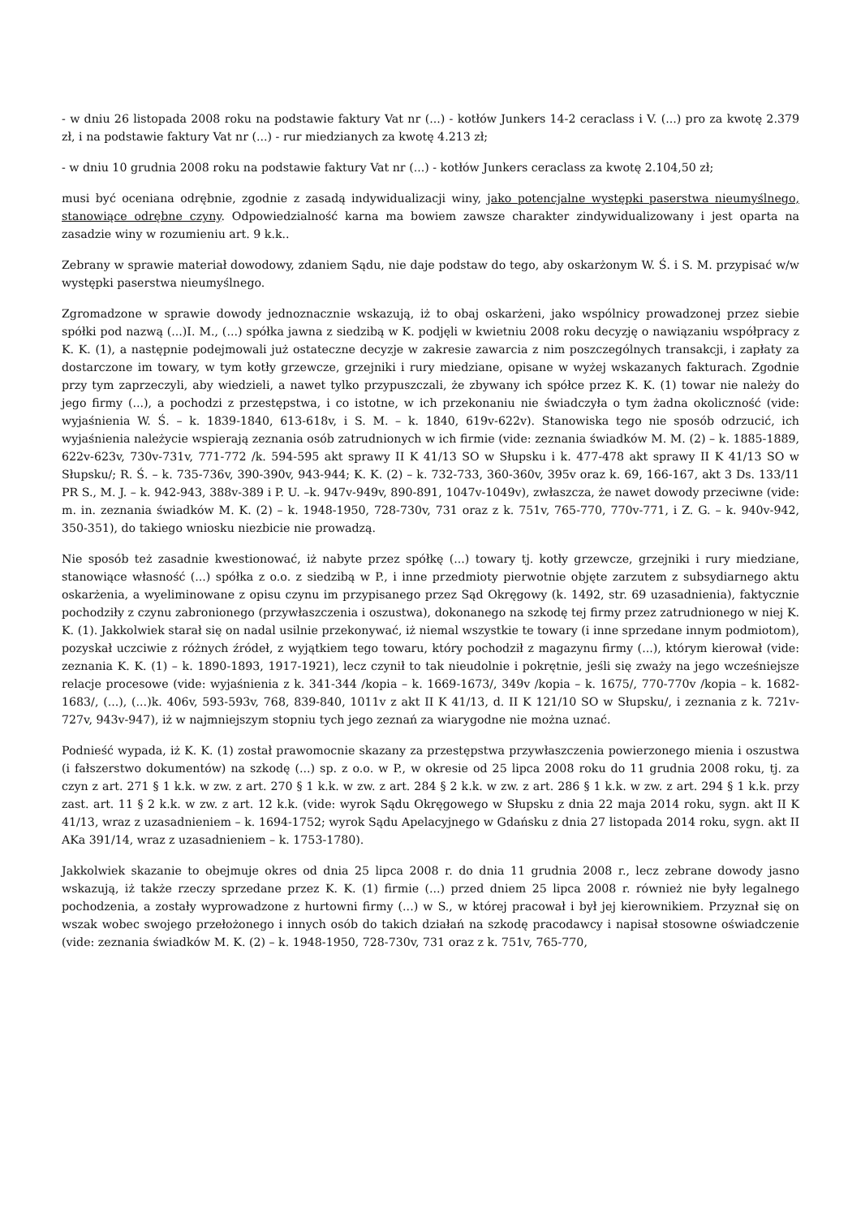- w dniu 26 listopada 2008 roku na podstawie faktury Vat nr (...) - kotłów Junkers 14-2 ceraclass i V. (...) pro za kwotę 2.379 zł, i na podstawie faktury Vat nr (...) - rur miedzianych za kwotę 4.213 zł;
- w dniu 10 grudnia 2008 roku na podstawie faktury Vat nr (...) - kotłów Junkers ceraclass za kwotę 2.104,50 zł;
musi być oceniana odrębnie, zgodnie z zasadą indywidualizacji winy, jako potencjalne występki paserstwa nieumyślnego, stanowiące odrębne czyny. Odpowiedzialność karna ma bowiem zawsze charakter zindywidualizowany i jest oparta na zasadzie winy w rozumieniu art. 9 k.k..
Zebrany w sprawie materiał dowodowy, zdaniem Sądu, nie daje podstaw do tego, aby oskarżonym W. Ś. i S. M. przypisać w/w występki paserstwa nieumyślnego.
Zgromadzone w sprawie dowody jednoznacznie wskazują, iż to obaj oskarżeni, jako wspólnicy prowadzonej przez siebie spółki pod nazwą (...)I. M., (...) spółka jawna z siedzibą w K. podjęli w kwietniu 2008 roku decyzję o nawiązaniu współpracy z K. K. (1), a następnie podejmowali już ostateczne decyzje w zakresie zawarcia z nim poszczególnych transakcji, i zapłaty za dostarczone im towary, w tym kotły grzewcze, grzejniki i rury miedziane, opisane w wyżej wskazanych fakturach. Zgodnie przy tym zaprzeczyli, aby wiedzieli, a nawet tylko przypuszczali, że zbywany ich spółce przez K. K. (1) towar nie należy do jego firmy (...), a pochodzi z przestępstwa, i co istotne, w ich przekonaniu nie świadczyła o tym żadna okoliczność (vide: wyjaśnienia W. Ś. – k. 1839-1840, 613-618v, i S. M. – k. 1840, 619v-622v). Stanowiska tego nie sposób odrzucić, ich wyjaśnienia należycie wspierają zeznania osób zatrudnionych w ich firmie (vide: zeznania świadków M. M. (2) – k. 1885-1889, 622v-623v, 730v-731v, 771-772 /k. 594-595 akt sprawy II K 41/13 SO w Słupsku i k. 477-478 akt sprawy II K 41/13 SO w Słupsku/; R. Ś. – k. 735-736v, 390-390v, 943-944; K. K. (2) – k. 732-733, 360-360v, 395v oraz k. 69, 166-167, akt 3 Ds. 133/11 PR S., M. J. – k. 942-943, 388v-389 i P. U. –k. 947v-949v, 890-891, 1047v-1049v), zwłaszcza, że nawet dowody przeciwne (vide: m. in. zeznania świadków M. K. (2) – k. 1948-1950, 728-730v, 731 oraz z k. 751v, 765-770, 770v-771, i Z. G. – k. 940v-942, 350-351), do takiego wniosku niezbicie nie prowadzą.
Nie sposób też zasadnie kwestionować, iż nabyte przez spółkę (...) towary tj. kotły grzewcze, grzejniki i rury miedziane, stanowiące własność (...) spółka z o.o. z siedzibą w P., i inne przedmioty pierwotnie objęte zarzutem z subsydiarnego aktu oskarżenia, a wyeliminowane z opisu czynu im przypisanego przez Sąd Okręgowy (k. 1492, str. 69 uzasadnienia), faktycznie pochodziły z czynu zabronionego (przywłaszczenia i oszustwa), dokonanego na szkodę tej firmy przez zatrudnionego w niej K. K. (1). Jakkolwiek starał się on nadal usilnie przekonywać, iż niemal wszystkie te towary (i inne sprzedane innym podmiotom), pozyskał uczciwie z różnych źródeł, z wyjątkiem tego towaru, który pochodził z magazynu firmy (...), którym kierował (vide: zeznania K. K. (1) – k. 1890-1893, 1917-1921), lecz czynił to tak nieudolnie i pokrętnie, jeśli się zważy na jego wcześniejsze relacje procesowe (vide: wyjaśnienia z k. 341-344 /kopia – k. 1669-1673/, 349v /kopia – k. 1675/, 770-770v /kopia – k. 1682-1683/, (...), (...)k. 406v, 593-593v, 768, 839-840, 1011v z akt II K 41/13, d. II K 121/10 SO w Słupsku/, i zeznania z k. 721v-727v, 943v-947), iż w najmniejszym stopniu tych jego zeznań za wiarygodne nie można uznać.
Podnieść wypada, iż K. K. (1) został prawomocnie skazany za przestępstwa przywłaszczenia powierzonego mienia i oszustwa (i fałszerstwo dokumentów) na szkodę (...) sp. z o.o. w P., w okresie od 25 lipca 2008 roku do 11 grudnia 2008 roku, tj. za czyn z art. 271 § 1 k.k. w zw. z art. 270 § 1 k.k. w zw. z art. 284 § 2 k.k. w zw. z art. 286 § 1 k.k. w zw. z art. 294 § 1 k.k. przy zast. art. 11 § 2 k.k. w zw. z art. 12 k.k. (vide: wyrok Sądu Okręgowego w Słupsku z dnia 22 maja 2014 roku, sygn. akt II K 41/13, wraz z uzasadnieniem – k. 1694-1752; wyrok Sądu Apelacyjnego w Gdańsku z dnia 27 listopada 2014 roku, sygn. akt II AKa 391/14, wraz z uzasadnieniem – k. 1753-1780).
Jakkolwiek skazanie to obejmuje okres od dnia 25 lipca 2008 r. do dnia 11 grudnia 2008 r., lecz zebrane dowody jasno wskazują, iż także rzeczy sprzedane przez K. K. (1) firmie (...) przed dniem 25 lipca 2008 r. również nie były legalnego pochodzenia, a zostały wyprowadzone z hurtowni firmy (...) w S., w której pracował i był jej kierownikiem. Przyznał się on wszak wobec swojego przełożonego i innych osób do takich działań na szkodę pracodawcy i napisał stosowne oświadczenie (vide: zeznania świadków M. K. (2) – k. 1948-1950, 728-730v, 731 oraz z k. 751v, 765-770,